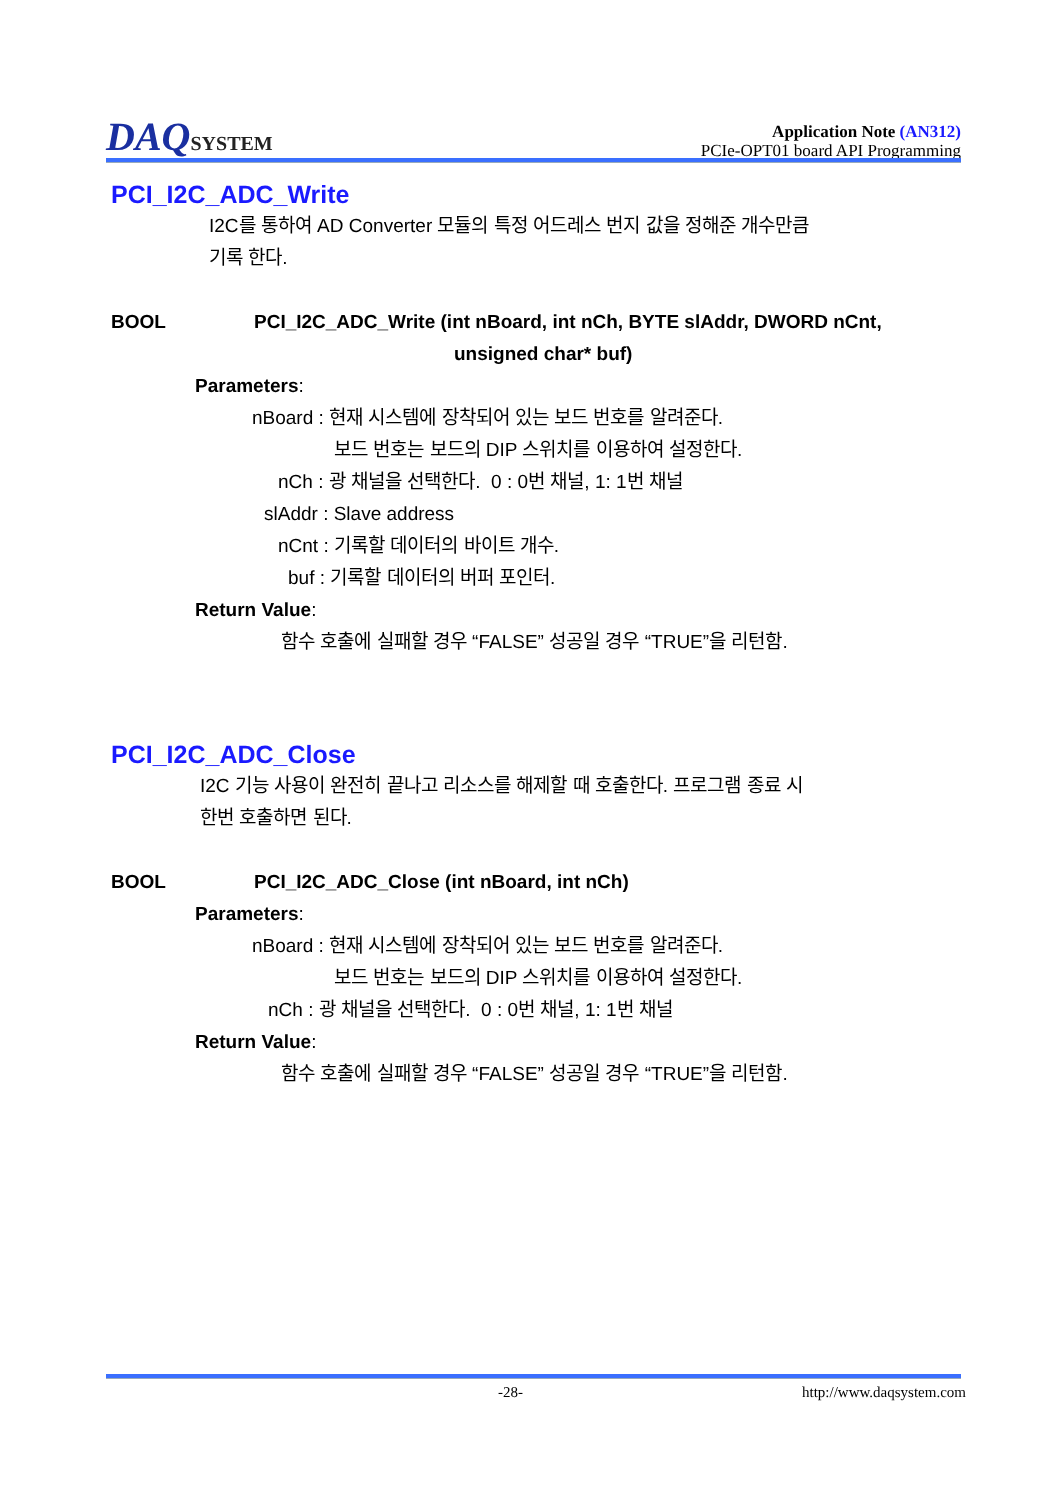DAQSYSTEM
Application Note (AN312)
PCIe-OPT01 board API Programming
PCI_I2C_ADC_Write
I2C를 통하여 AD Converter 모듈의 특정 어드레스 번지 값을 정해준 개수만큼
기록 한다.
BOOL PCI_I2C_ADC_Write (int nBoard, int nCh, BYTE slAddr, DWORD nCnt,
unsigned char* buf)
Parameters:
nBoard : 현재 시스템에 장착되어 있는 보드 번호를 알려준다.
보드 번호는 보드의 DIP 스위치를 이용하여 설정한다.
nCh : 광 채널을 선택한다. 0 : 0번 채널, 1: 1번 채널
slAddr : Slave address
nCnt : 기록할 데이터의 바이트 개수.
buf : 기록할 데이터의 버퍼 포인터.
Return Value:
함수 호출에 실패할 경우 “FALSE” 성공일 경우 “TRUE”을 리턴함.
PCI_I2C_ADC_Close
I2C 기능 사용이 완전히 끝나고 리소스를 해제할 때 호출한다. 프로그램 종료 시
한번 호출하면 된다.
BOOL PCI_I2C_ADC_Close (int nBoard, int nCh)
Parameters:
nBoard : 현재 시스템에 장착되어 있는 보드 번호를 알려준다.
보드 번호는 보드의 DIP 스위치를 이용하여 설정한다.
nCh : 광 채널을 선택한다. 0 : 0번 채널, 1: 1번 채널
Return Value:
함수 호출에 실패할 경우 “FALSE” 성공일 경우 “TRUE”을 리턴함.
-28- http://www.daqsystem.com